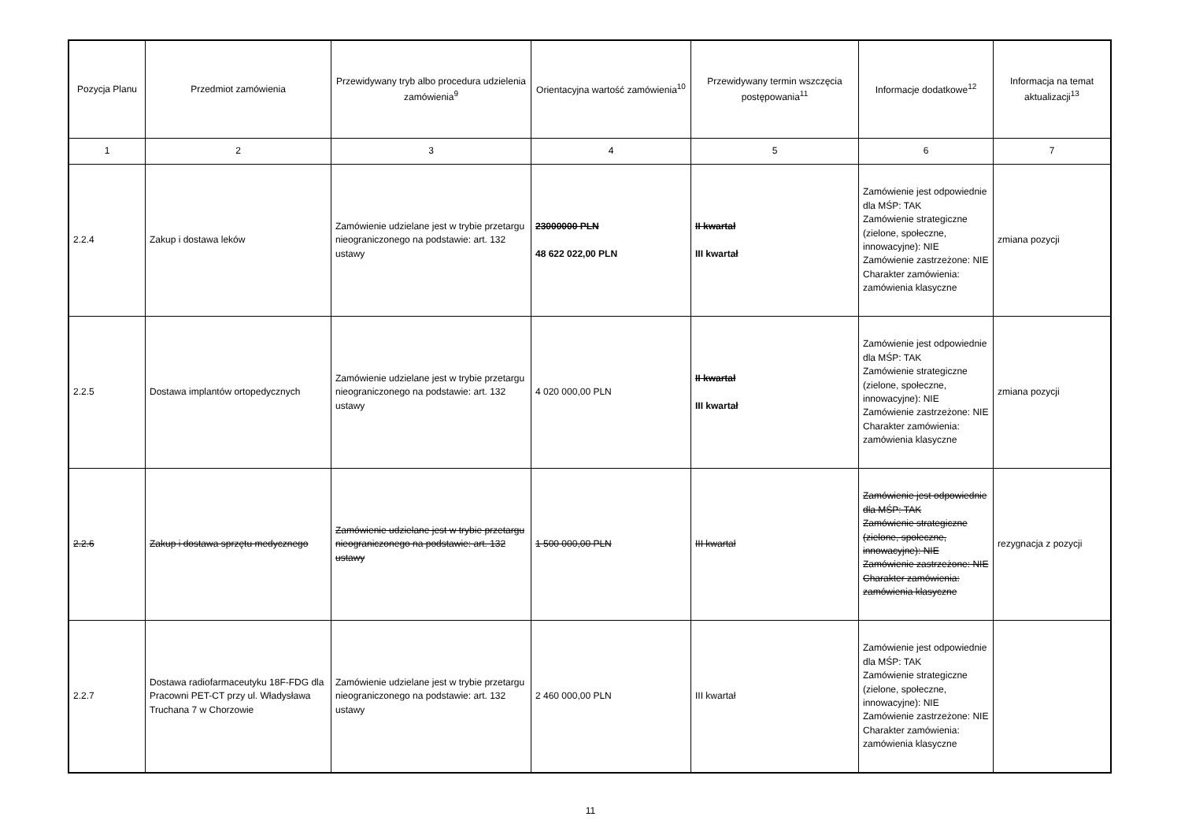| Pozycja Planu | Przedmiot zamówienia | Przewidywany tryb albo procedura udzielenia zamówienia<sup>9</sup> | Orientacyjna wartość zamówienia<sup>10</sup> | Przewidywany termin wszczęcia postępowania<sup>11</sup> | Informacje dodatkowe<sup>12</sup> | Informacja na temat aktualizacji<sup>13</sup> |
| --- | --- | --- | --- | --- | --- | --- |
| 1 | 2 | 3 | 4 | 5 | 6 | 7 |
| 2.2.4 | Zakup i dostawa leków | Zamówienie udzielane jest w trybie przetargu nieograniczonego na podstawie: art. 132 ustawy | 23000000 PLN 48 622 022,00 PLN | II kwartał III kwartał | Zamówienie jest odpowiednie dla MŚP: TAK Zamówienie strategiczne (zielone, społeczne, innowacyjne): NIE Zamówienie zastrzeżone: NIE Charakter zamówienia: zamówienia klasyczne | zmiana pozycji |
| 2.2.5 | Dostawa implantów ortopedycznych | Zamówienie udzielane jest w trybie przetargu nieograniczonego na podstawie: art. 132 ustawy | 4 020 000,00 PLN | II kwartał III kwartał | Zamówienie jest odpowiednie dla MŚP: TAK Zamówienie strategiczne (zielone, społeczne, innowacyjne): NIE Zamówienie zastrzeżone: NIE Charakter zamówienia: zamówienia klasyczne | zmiana pozycji |
| 2.2.6 | Zakup i dostawa sprzętu medycznego | Zamówienie udzielane jest w trybie przetargu nieograniczonego na podstawie: art. 132 ustawy | 1 500 000,00 PLN | III kwartał | Zamówienie jest odpowiednie dla MŚP: TAK Zamówienie strategiczne (zielone, społeczne, innowacyjne): NIE Zamówienie zastrzeżone: NIE Charakter zamówienia: zamówienia klasyczne | rezygnacja z pozycji |
| 2.2.7 | Dostawa radiofarmaceutyku 18F-FDG dla Pracowni PET-CT przy ul. Władysława Truchana 7 w Chorzowie | Zamówienie udzielane jest w trybie przetargu nieograniczonego na podstawie: art. 132 ustawy | 2 460 000,00 PLN | III kwartał | Zamówienie jest odpowiednie dla MŚP: TAK Zamówienie strategiczne (zielone, społeczne, innowacyjne): NIE Zamówienie zastrzeżone: NIE Charakter zamówienia: zamówienia klasyczne | |
11